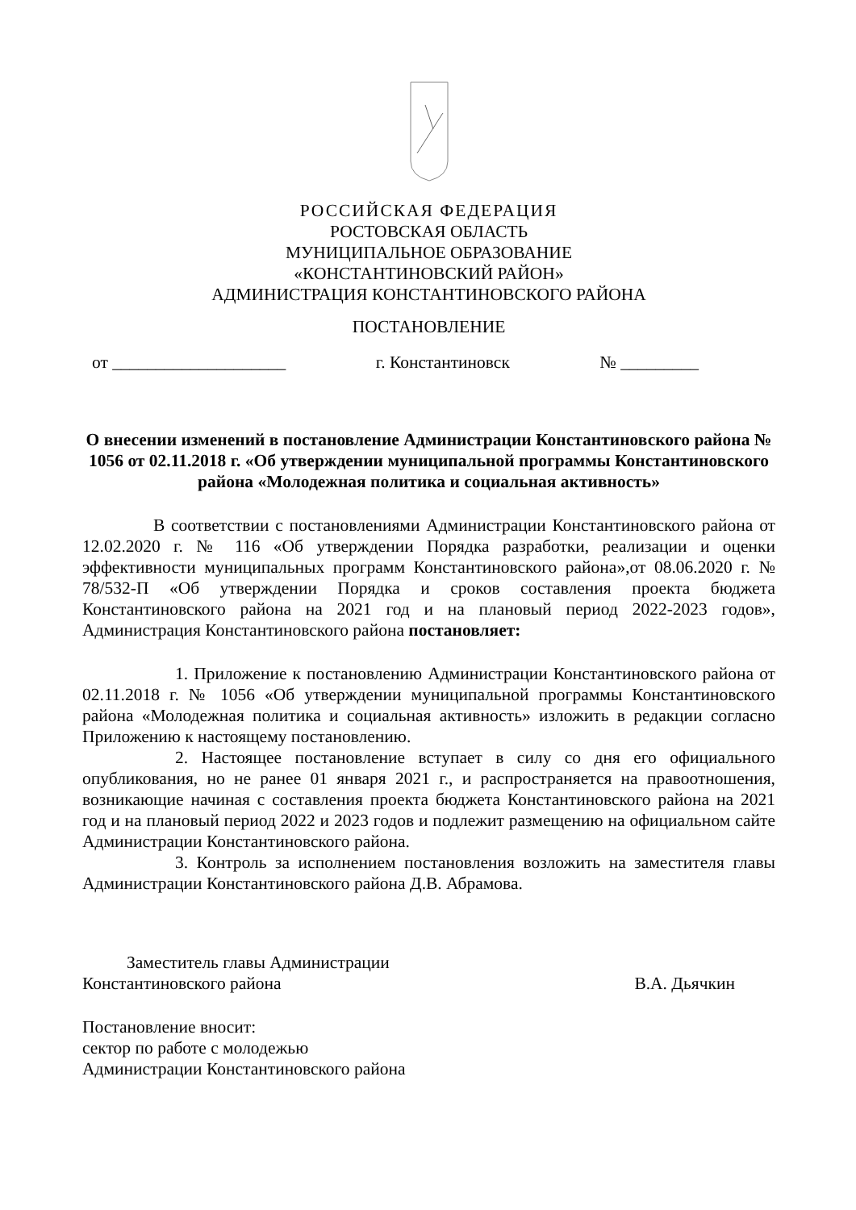РОССИЙСКАЯ ФЕДЕРАЦИЯ
РОСТОВСКАЯ ОБЛАСТЬ
МУНИЦИПАЛЬНОЕ ОБРАЗОВАНИЕ
«КОНСТАНТИНОВСКИЙ РАЙОН»
АДМИНИСТРАЦИЯ КОНСТАНТИНОВСКОГО РАЙОНА
ПОСТАНОВЛЕНИЕ
от ____________________ г. Константиновск № _________
О внесении изменений в постановление Администрации Константиновского района № 1056 от 02.11.2018 г. «Об утверждении муниципальной программы Константиновского района «Молодежная политика и социальная активность»
В соответствии с постановлениями Администрации Константиновского района от 12.02.2020 г. № 116 «Об утверждении Порядка разработки, реализации и оценки эффективности муниципальных программ Константиновского района»,от 08.06.2020 г. № 78/532-П «Об утверждении Порядка и сроков составления проекта бюджета Константиновского района на 2021 год и на плановый период 2022-2023 годов», Администрация Константиновского района постановляет:
1. Приложение к постановлению Администрации Константиновского района от 02.11.2018 г. № 1056 «Об утверждении муниципальной программы Константиновского района «Молодежная политика и социальная активность» изложить в редакции согласно Приложению к настоящему постановлению.
2. Настоящее постановление вступает в силу со дня его официального опубликования, но не ранее 01 января 2021 г., и распространяется на правоотношения, возникающие начиная с составления проекта бюджета Константиновского района на 2021 год и на плановый период 2022 и 2023 годов и подлежит размещению на официальном сайте Администрации Константиновского района.
3. Контроль за исполнением постановления возложить на заместителя главы Администрации Константиновского района Д.В. Абрамова.
Заместитель главы Администрации
Константиновского района В.А. Дьячкин
Постановление вносит:
сектор по работе с молодежью
Администрации Константиновского района